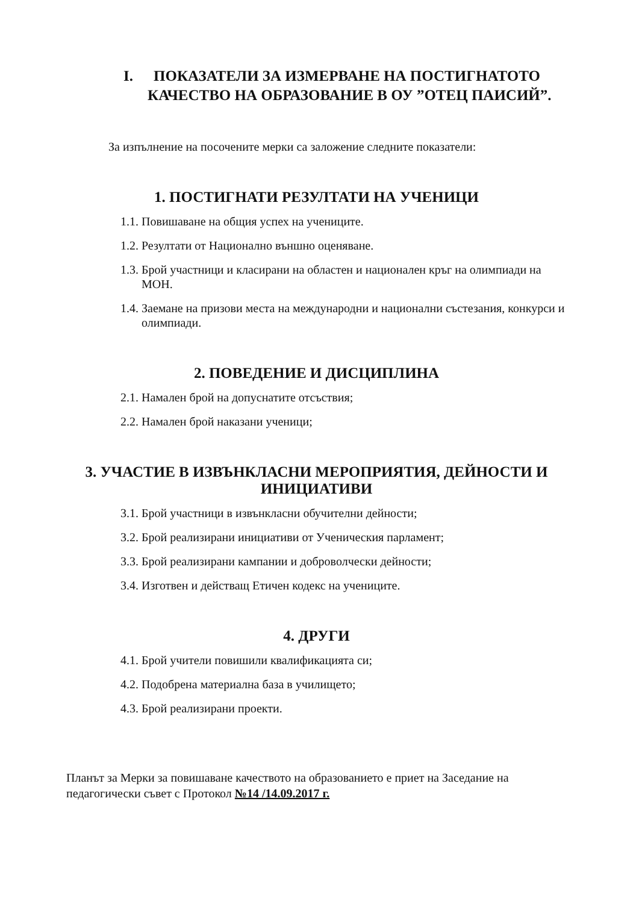I. ПОКАЗАТЕЛИ ЗА ИЗМЕРВАНЕ НА ПОСТИГНАТОТО
КАЧЕСТВО НА ОБРАЗОВАНИЕ В ОУ ”ОТЕЦ ПАИСИЙ”.
За изпълнение на посочените мерки са заложение следните показатели:
1. ПОСТИГНАТИ РЕЗУЛТАТИ НА УЧЕНИЦИ
1.1. Повишаване на общия успех на учениците.
1.2. Резултати от Национално външно оценяване.
1.3. Брой участници и класирани на областен и национален кръг на олимпиади на МОН.
1.4. Заемане на призови места на международни и национални състезания, конкурси и олимпиади.
2. ПОВЕДЕНИЕ И ДИСЦИПЛИНА
2.1. Намален брой на допуснатите отсъствия;
2.2. Намален брой наказани ученици;
3. УЧАСТИЕ В ИЗВЪНКЛАСНИ МЕРОПРИЯТИЯ, ДЕЙНОСТИ И ИНИЦИАТИВИ
3.1. Брой участници в извънкласни обучителни дейности;
3.2. Брой реализирани инициативи от Ученическия парламент;
3.3. Брой реализирани кампании и доброволчески дейности;
3.4. Изготвен и действащ Етичен кодекс на учениците.
4. ДРУГИ
4.1. Брой учители повишили квалификацията си;
4.2. Подобрена материална база в училището;
4.3. Брой реализирани проекти.
Планът за Мерки за повишаване качеството на образованието е приет на Заседание на педагогически съвет с Протокол №14 /14.09.2017 г.